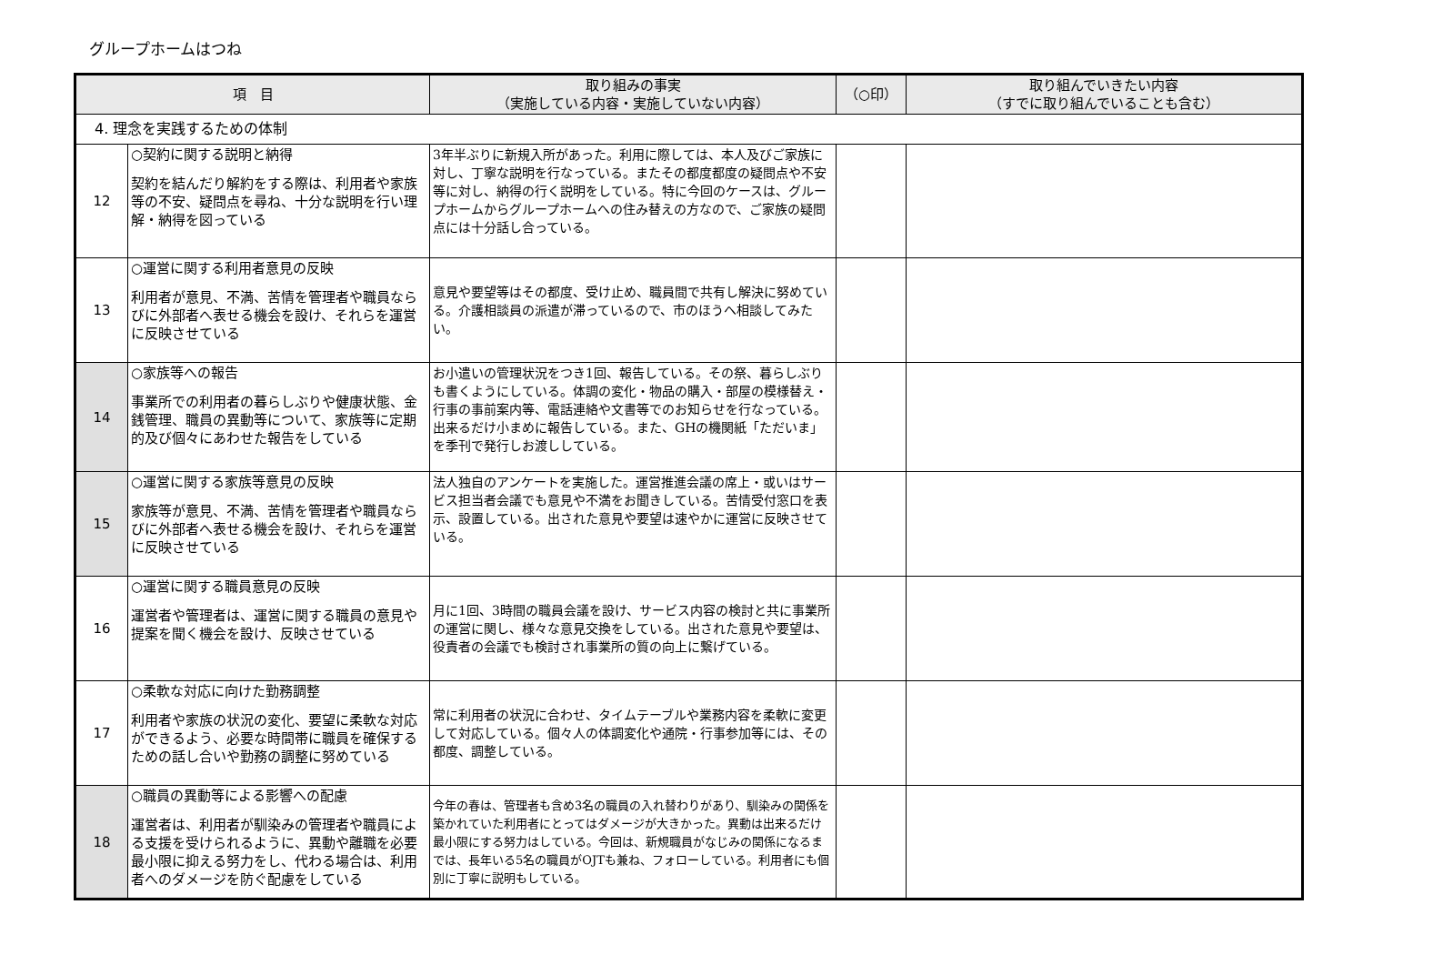グループホームはつね
| 項 目 | | 取り組みの事実 （実施している内容・実施していない内容） | （○印） | 取り組んでいきたい内容 （すでに取り組んでいることも含む） |
| --- | --- | --- | --- | --- |
| 4. 理念を実践するための体制 | | | | |
| 12 | ○契約に関する説明と納得 契約を結んだり解約をする際は、利用者や家族等の不安、疑問点を尋ね、十分な説明を行い理解・納得を図っている | 3年半ぶりに新規入所があった。利用に際しては、本人及びご家族に対し、丁寧な説明を行なっている。またその都度都度の疑問点や不安等に対し、納得の行く説明をしている。特に今回のケースは、グループホームからグループホームへの住み替えの方なので、ご家族の疑問点には十分話し合っている。 | | |
| 13 | ○運営に関する利用者意見の反映 利用者が意見、不満、苦情を管理者や職員ならびに外部者へ表せる機会を設け、それらを運営に反映させている | 意見や要望等はその都度、受け止め、職員間で共有し解決に努めている。介護相談員の派遣が滞っているので、市のほうへ相談してみたい。 | | |
| 14 | ○家族等への報告 事業所での利用者の暮らしぶりや健康状態、金銭管理、職員の異動等について、家族等に定期的及び個々にあわせた報告をしている | お小遣いの管理状況をつき1回、報告している。その祭、暮らしぶりも書くようにしている。体調の変化・物品の購入・部屋の模様替え・行事の事前案内等、電話連絡や文書等でのお知らせを行なっている。出来るだけ小まめに報告している。また、GHの機関紙「ただいま」を季刊で発行しお渡ししている。 | | |
| 15 | ○運営に関する家族等意見の反映 家族等が意見、不満、苦情を管理者や職員ならびに外部者へ表せる機会を設け、それらを運営に反映させている | 法人独自のアンケートを実施した。運営推進会議の席上・或いはサービス担当者会議でも意見や不満をお聞きしている。苦情受付窓口を表示、設置している。出された意見や要望は速やかに運営に反映させている。 | | |
| 16 | ○運営に関する職員意見の反映 運営者や管理者は、運営に関する職員の意見や提案を聞く機会を設け、反映させている | 月に1回、3時間の職員会議を設け、サービス内容の検討と共に事業所の運営に関し、様々な意見交換をしている。出された意見や要望は、役責者の会議でも検討され事業所の質の向上に繋げている。 | | |
| 17 | ○柔軟な対応に向けた勤務調整 利用者や家族の状況の変化、要望に柔軟な対応ができるよう、必要な時間帯に職員を確保するための話し合いや勤務の調整に努めている | 常に利用者の状況に合わせ、タイムテーブルや業務内容を柔軟に変更して対応している。個々人の体調変化や通院・行事参加等には、その都度、調整している。 | | |
| 18 | ○職員の異動等による影響への配慮 運営者は、利用者が馴染みの管理者や職員による支援を受けられるように、異動や離職を必要最小限に抑える努力をし、代わる場合は、利用者へのダメージを防ぐ配慮をしている | 今年の春は、管理者も含め3名の職員の入れ替わりがあり、馴染みの関係を築かれていた利用者にとってはダメージが大きかった。異動は出来るだけ最小限にする努力はしている。今回は、新規職員がなじみの関係になるまでは、長年いる5名の職員がOJTも兼ね、フォローしている。利用者にも個別に丁寧に説明もしている。 | | |